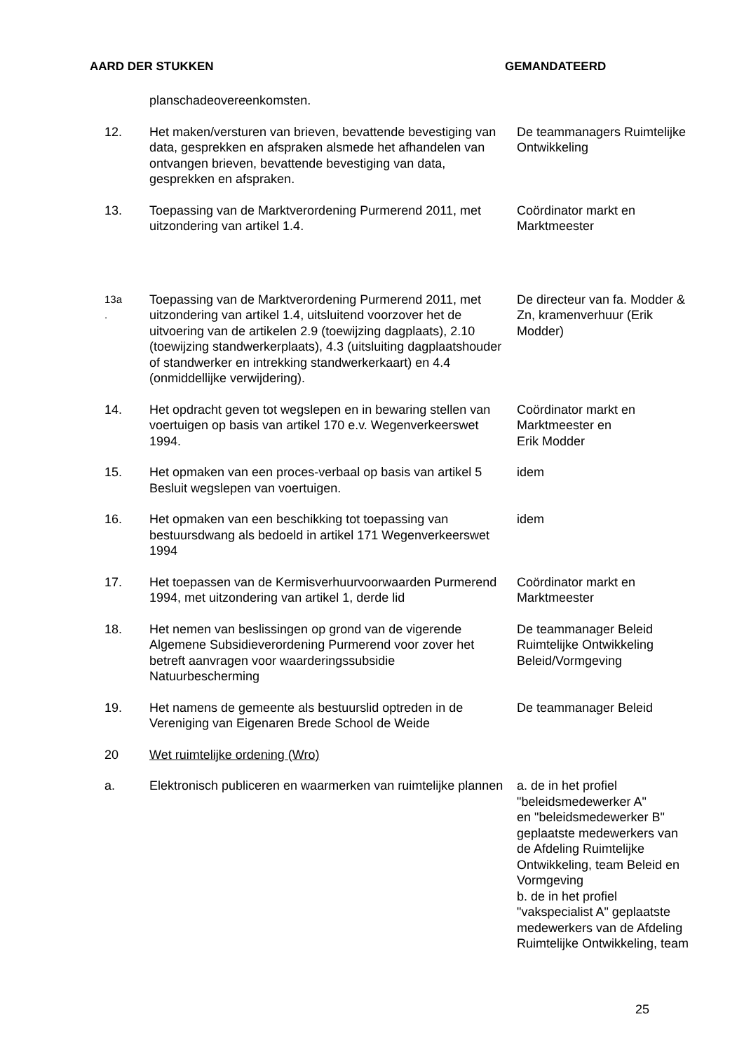AARD DER STUKKEN GEMANDATEERD
| | planschadeovereenkomsten. | |
| 12. | Het maken/versturen van brieven, bevattende bevestiging van data, gesprekken en afspraken alsmede het afhandelen van ontvangen brieven, bevattende bevestiging van data, gesprekken en afspraken. | De teammanagers Ruimtelijke Ontwikkeling |
| 13. | Toepassing van de Marktverordening Purmerend 2011, met uitzondering van artikel 1.4. | Coördinator markt en Marktmeester |
| 13a . | Toepassing van de Marktverordening Purmerend 2011, met uitzondering van artikel 1.4, uitsluitend voorzover het de uitvoering van de artikelen 2.9 (toewijzing dagplaats), 2.10 (toewijzing standwerkerplaats), 4.3 (uitsluiting dagplaatshouder of standwerker en intrekking standwerkerkaart) en 4.4 (onmiddellijke verwijdering). | De directeur van fa. Modder & Zn, kramenverhuur (Erik Modder) |
| 14. | Het opdracht geven tot wegslepen en in bewaring stellen van voertuigen op basis van artikel 170 e.v. Wegenverkeerswet 1994. | Coördinator markt en Marktmeester en Erik Modder |
| 15. | Het opmaken van een proces-verbaal op basis van artikel 5 Besluit wegslepen van voertuigen. | idem |
| 16. | Het opmaken van een beschikking tot toepassing van bestuursdwang als bedoeld in artikel 171 Wegenverkeerswet 1994 | idem |
| 17. | Het toepassen van de Kermisverhuurvoorwaarden Purmerend 1994, met uitzondering van artikel 1, derde lid | Coördinator markt en Marktmeester |
| 18. | Het nemen van beslissingen op grond van de vigerende Algemene Subsidieverordening Purmerend voor zover het betreft aanvragen voor waarderingssubsidie Natuurbescherming | De teammanager Beleid Ruimtelijke Ontwikkeling Beleid/Vormgeving |
| 19. | Het namens de gemeente als bestuurslid optreden in de Vereniging van Eigenaren Brede School de Weide | De teammanager Beleid |
| 20 | Wet ruimtelijke ordening (Wro) | |
| a. | Elektronisch publiceren en waarmerken van ruimtelijke plannen | a. de in het profiel "beleidsmedewerker A" en "beleidsmedewerker B" geplaatste medewerkers van de Afdeling Ruimtelijke Ontwikkeling, team Beleid en Vormgeving b. de in het profiel "vakspecialist A" geplaatste medewerkers van de Afdeling Ruimtelijke Ontwikkeling, team |
25